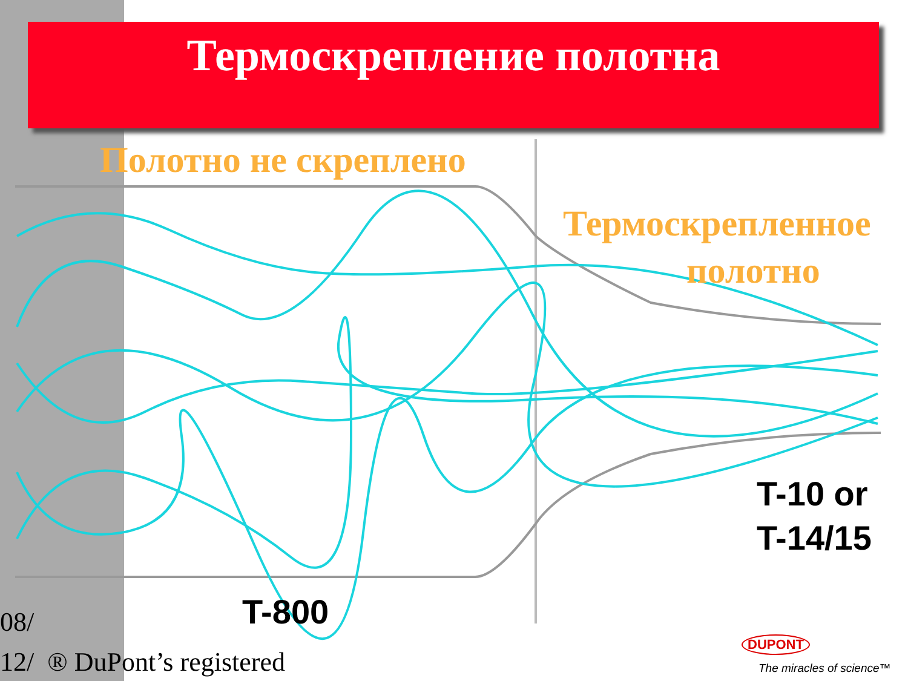Термоскрепление полотна
Полотно не скреплено
Термоскрепленное
полотно
T-10 or
T-14/15
T-800
08/
12/ ® DuPont’s registered
DUPONT
The miracles of science™